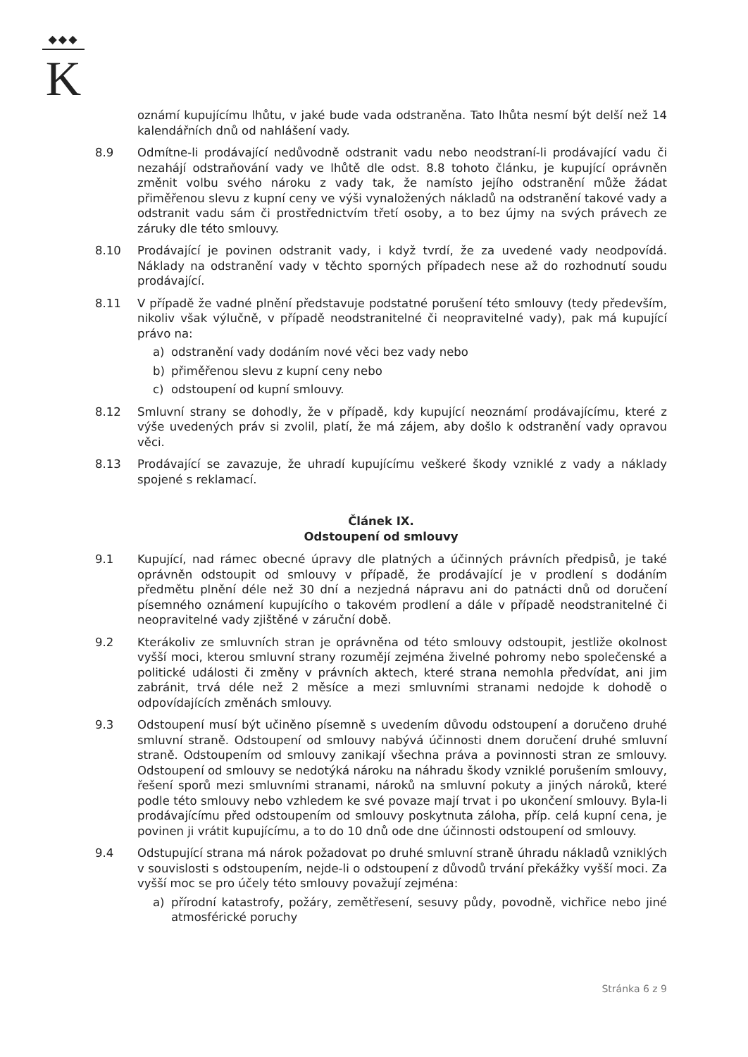◆◆◆
K
oznámí kupujícímu lhůtu, v jaké bude vada odstraněna. Tato lhůta nesmí být delší než 14 kalendářních dnů od nahlášení vady.
8.9 Odmítne-li prodávající nedůvodně odstranit vadu nebo neodstraní-li prodávající vadu či nezahájí odstraňování vady ve lhůtě dle odst. 8.8 tohoto článku, je kupující oprávněn změnit volbu svého nároku z vady tak, že namísto jejího odstranění může žádat přiměřenou slevu z kupní ceny ve výši vynaložených nákladů na odstranění takové vady a odstranit vadu sám či prostřednictvím třetí osoby, a to bez újmy na svých právech ze záruky dle této smlouvy.
8.10 Prodávající je povinen odstranit vady, i když tvrdí, že za uvedené vady neodpovídá. Náklady na odstranění vady v těchto sporných případech nese až do rozhodnutí soudu prodávající.
8.11 V případě že vadné plnění představuje podstatné porušení této smlouvy (tedy především, nikoliv však výlučně, v případě neodstranitelné či neopravitelné vady), pak má kupující právo na:
a) odstranění vady dodáním nové věci bez vady nebo
b) přiměřenou slevu z kupní ceny nebo
c) odstoupení od kupní smlouvy.
8.12 Smluvní strany se dohodly, že v případě, kdy kupující neoznámí prodávajícímu, které z výše uvedených práv si zvolil, platí, že má zájem, aby došlo k odstranění vady opravou věci.
8.13 Prodávající se zavazuje, že uhradí kupujícímu veškeré škody vzniklé z vady a náklady spojené s reklamací.
Článek IX.
Odstoupení od smlouvy
9.1 Kupující, nad rámec obecné úpravy dle platných a účinných právních předpisů, je také oprávněn odstoupit od smlouvy v případě, že prodávající je v prodlení s dodáním předmětu plnění déle než 30 dní a nezjedná nápravu ani do patnácti dnů od doručení písemného oznámení kupujícího o takovém prodlení a dále v případě neodstranitelné či neopravitelné vady zjištěné v záruční době.
9.2 Kterákoliv ze smluvních stran je oprávněna od této smlouvy odstoupit, jestliže okolnost vyšší moci, kterou smluvní strany rozumějí zejména živelné pohromy nebo společenské a politické události či změny v právních aktech, které strana nemohla předvídat, ani jim zabránit, trvá déle než 2 měsíce a mezi smluvními stranami nedojde k dohodě o odpovídajících změnách smlouvy.
9.3 Odstoupení musí být učiněno písemně s uvedením důvodu odstoupení a doručeno druhé smluvní straně. Odstoupení od smlouvy nabývá účinnosti dnem doručení druhé smluvní straně. Odstoupením od smlouvy zanikají všechna práva a povinnosti stran ze smlouvy. Odstoupení od smlouvy se nedotýká nároku na náhradu škody vzniklé porušením smlouvy, řešení sporů mezi smluvními stranami, nároků na smluvní pokuty a jiných nároků, které podle této smlouvy nebo vzhledem ke své povaze mají trvat i po ukončení smlouvy. Byla-li prodávajícímu před odstoupením od smlouvy poskytnuta záloha, příp. celá kupní cena, je povinen ji vrátit kupujícímu, a to do 10 dnů ode dne účinnosti odstoupení od smlouvy.
9.4 Odstupující strana má nárok požadovat po druhé smluvní straně úhradu nákladů vzniklých v souvislosti s odstoupením, nejde-li o odstoupení z důvodů trvání překážky vyšší moci. Za vyšší moc se pro účely této smlouvy považují zejména:
a) přírodní katastrofy, požáry, zemětřesení, sesuvy půdy, povodně, vichřice nebo jiné atmosférické poruchy
Stránka 6 z 9